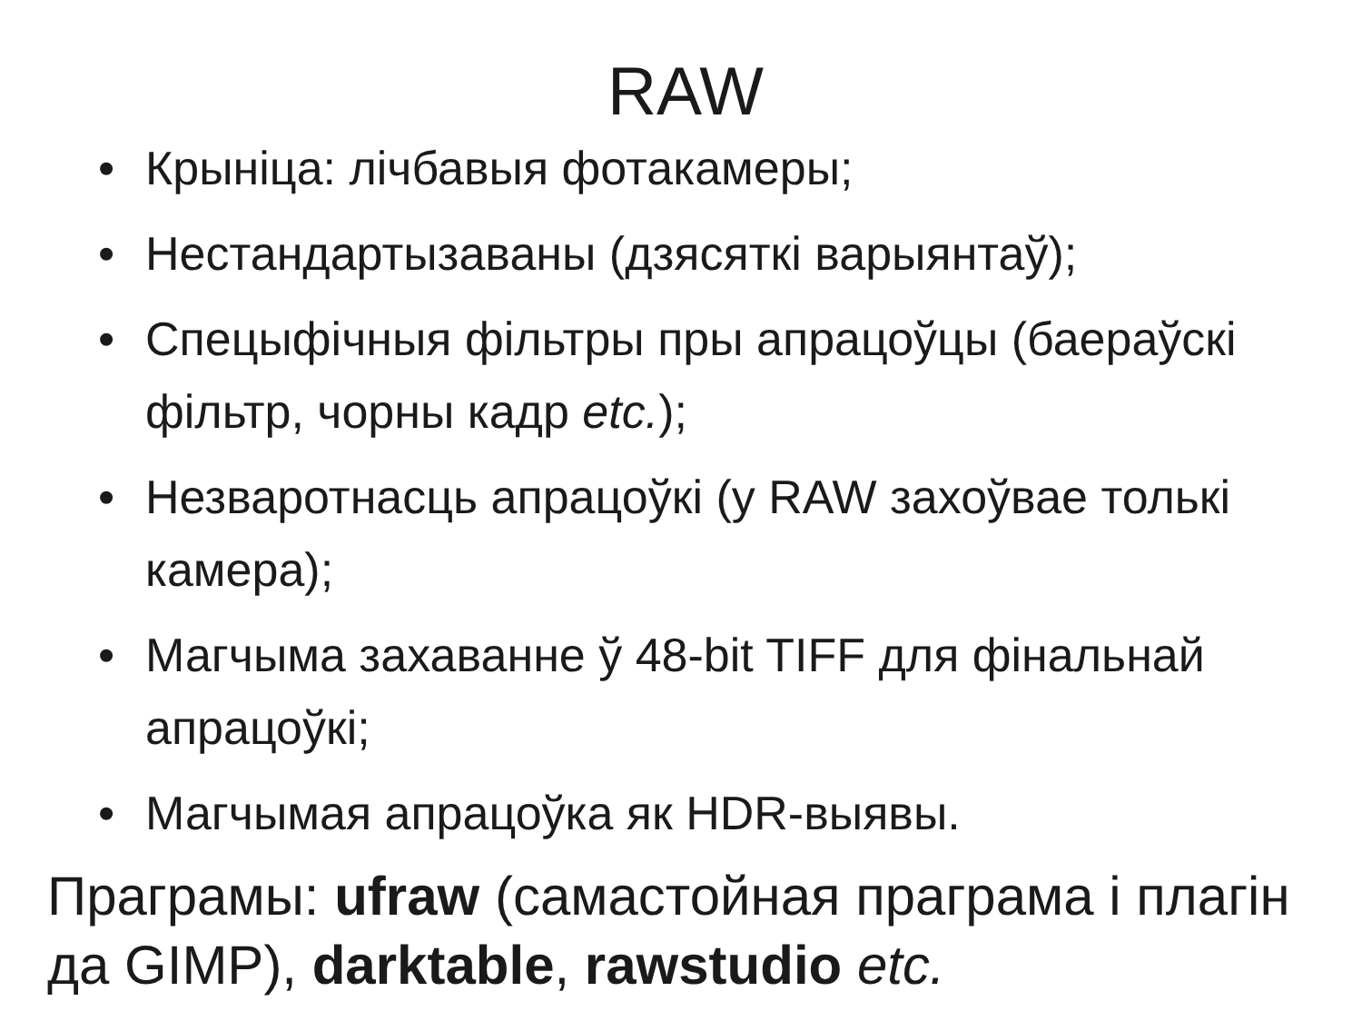RAW
• Крыніца: лічбавыя фотакамеры;
• Нестандартызаваны (дзясяткі варыянтаў);
• Спецыфічныя фільтры пры апрацоўцы (баераўскі фільтр, чорны кадр etc.);
• Незваротнасць апрацоўкі (у RAW захоўвае толькі камера);
• Магчыма захаванне ў 48-bit TIFF для фінальнай апрацоўкі;
• Магчымая апрацоўка як HDR-выявы.
Праграмы: ufraw (самастойная праграма і плагін да GIMP), darktable, rawstudio etc.